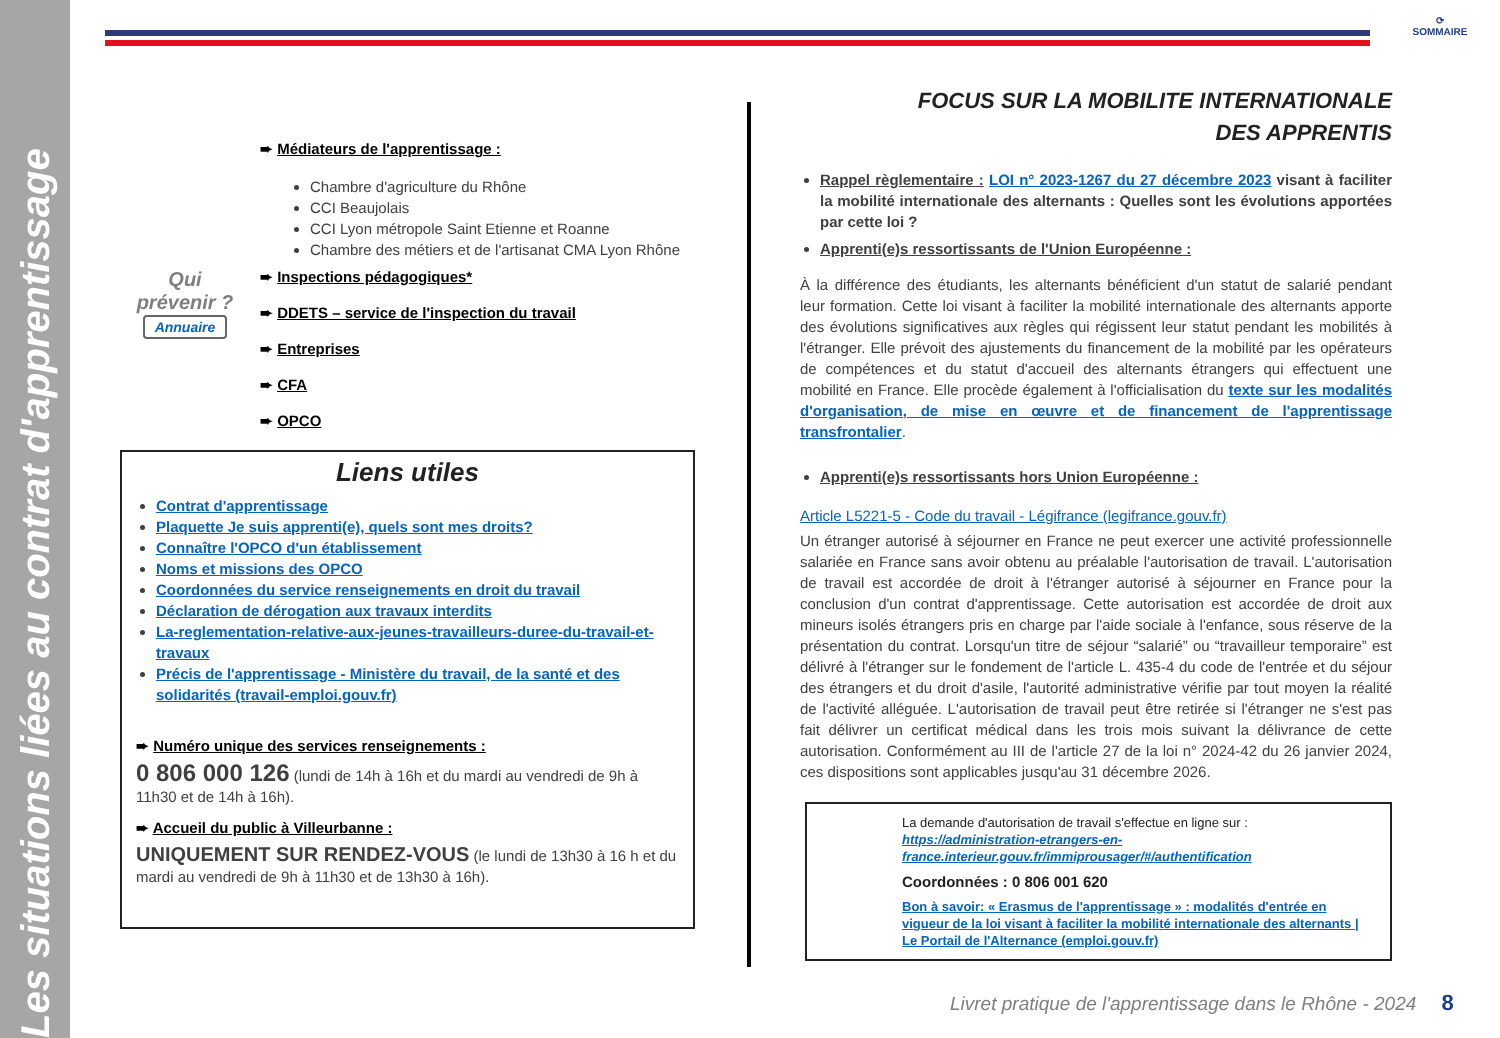Les situations liées au contrat d'apprentissage
⟳
SOMMAIRE
➨ Médiateurs de l'apprentissage :
Chambre d'agriculture du Rhône
CCI Beaujolais
CCI Lyon métropole Saint Etienne et Roanne
Chambre des métiers et de l'artisanat CMA Lyon Rhône
Qui prévenir ?
Annuaire
➨ Inspections pédagogiques*
➨ DDETS – service de l'inspection du travail
➨ Entreprises
➨ CFA
➨ OPCO
Liens utiles
Contrat d'apprentissage
Plaquette Je suis apprenti(e), quels sont mes droits?
Connaître l'OPCO d'un établissement
Noms et missions des OPCO
Coordonnées du service renseignements en droit du travail
Déclaration de dérogation aux travaux interdits
La-reglementation-relative-aux-jeunes-travailleurs-duree-du-travail-et-travaux
Précis de l'apprentissage - Ministère du travail, de la santé et des solidarités (travail-emploi.gouv.fr)
➨ Numéro unique des services renseignements :
0 806 000 126 (lundi de 14h à 16h et du mardi au vendredi de 9h à 11h30 et de 14h à 16h).
➨ Accueil du public à Villeurbanne :
UNIQUEMENT SUR RENDEZ-VOUS (le lundi de 13h30 à 16 h et du mardi au vendredi de 9h à 11h30 et de 13h30 à 16h).
FOCUS SUR LA MOBILITE INTERNATIONALE DES APPRENTIS
Rappel règlementaire : LOI n° 2023-1267 du 27 décembre 2023 visant à faciliter la mobilité internationale des alternants : Quelles sont les évolutions apportées par cette loi ?
Apprenti(e)s ressortissants de l'Union Européenne :
À la différence des étudiants, les alternants bénéficient d'un statut de salarié pendant leur formation. Cette loi visant à faciliter la mobilité internationale des alternants apporte des évolutions significatives aux règles qui régissent leur statut pendant les mobilités à l'étranger. Elle prévoit des ajustements du financement de la mobilité par les opérateurs de compétences et du statut d'accueil des alternants étrangers qui effectuent une mobilité en France. Elle procède également à l'officialisation du texte sur les modalités d'organisation, de mise en œuvre et de financement de l'apprentissage transfrontalier.
Apprenti(e)s ressortissants hors Union Européenne :
Article L5221-5 - Code du travail - Légifrance (legifrance.gouv.fr)
Un étranger autorisé à séjourner en France ne peut exercer une activité professionnelle salariée en France sans avoir obtenu au préalable l'autorisation de travail. L'autorisation de travail est accordée de droit à l'étranger autorisé à séjourner en France pour la conclusion d'un contrat d'apprentissage. Cette autorisation est accordée de droit aux mineurs isolés étrangers pris en charge par l'aide sociale à l'enfance, sous réserve de la présentation du contrat. Lorsqu'un titre de séjour “salarié” ou “travailleur temporaire” est délivré à l'étranger sur le fondement de l'article L. 435-4 du code de l'entrée et du séjour des étrangers et du droit d'asile, l'autorité administrative vérifie par tout moyen la réalité de l'activité alléguée. L'autorisation de travail peut être retirée si l'étranger ne s'est pas fait délivrer un certificat médical dans les trois mois suivant la délivrance de cette autorisation. Conformément au III de l'article 27 de la loi n° 2024-42 du 26 janvier 2024, ces dispositions sont applicables jusqu'au 31 décembre 2026.
La demande d'autorisation de travail s'effectue en ligne sur :
https://administration-etrangers-en-france.interieur.gouv.fr/immiprousager/#/authentification
Coordonnées : 0 806 001 620
Bon à savoir: « Erasmus de l'apprentissage » : modalités d'entrée en vigueur de la loi visant à faciliter la mobilité internationale des alternants | Le Portail de l'Alternance (emploi.gouv.fr)
Livret pratique de l'apprentissage dans le Rhône - 2024 8